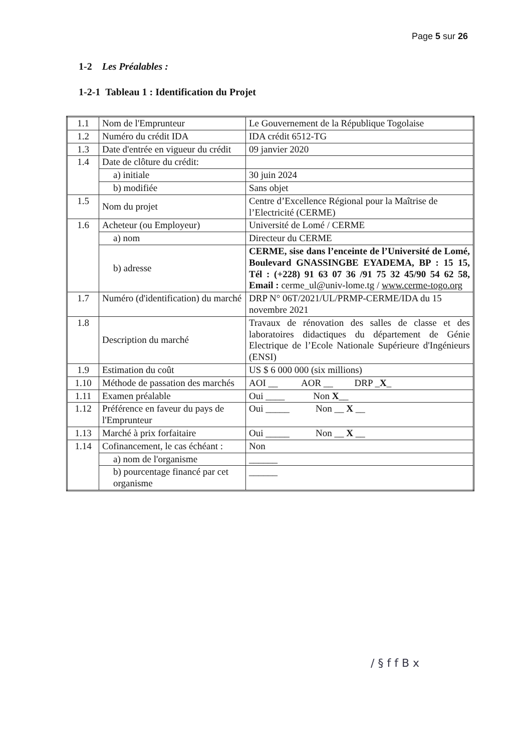Page 5 sur 26
1-2 Les Préalables :
1-2-1 Tableau 1 : Identification du Projet
| 1.1 | Nom de l'Emprunteur | Le Gouvernement de la République Togolaise |
| 1.2 | Numéro du crédit IDA | IDA crédit 6512-TG |
| 1.3 | Date d'entrée en vigueur du crédit | 09 janvier 2020 |
| 1.4 | Date de clôture du crédit: | |
| | a) initiale | 30 juin 2024 |
| | b) modifiée | Sans objet |
| 1.5 | Nom du projet | Centre d’Excellence Régional pour la Maîtrise de l’Electricité (CERME) |
| 1.6 | Acheteur (ou Employeur) | Université de Lomé / CERME |
| | a) nom | Directeur du CERME |
| | b) adresse | CERME, sise dans l’enceinte de l’Université de Lomé, Boulevard GNASSINGBE EYADEMA, BP : 15 15, Tél : (+228) 91 63 07 36 /91 75 32 45/90 54 62 58, Email : cerme_ul@univ-lome.tg / www.cerme-togo.org |
| 1.7 | Numéro (d'identification) du marché | DRP N° 06T/2021/UL/PRMP-CERME/IDA du 15 novembre 2021 |
| 1.8 | Description du marché | Travaux de rénovation des salles de classe et des laboratoires didactiques du département de Génie Electrique de l’Ecole Nationale Supérieure d'Ingénieurs (ENSI) |
| 1.9 | Estimation du coût | US $ 6 000 000 (six millions) |
| 1.10 | Méthode de passation des marchés | AOI __ AOR __ DRP _ X _ |
| 1.11 | Examen préalable | Oui ____ Non X __ |
| 1.12 | Préférence en faveur du pays de l'Emprunteur | Oui _____ Non __ X __ |
| 1.13 | Marché à prix forfaitaire | Oui _____ Non __ X __ |
| 1.14 | Cofinancement, le cas échéant : | Non |
| | a) nom de l'organisme | ______ |
| | b) pourcentage financé par cet organisme | ______ |
/ § f f B x